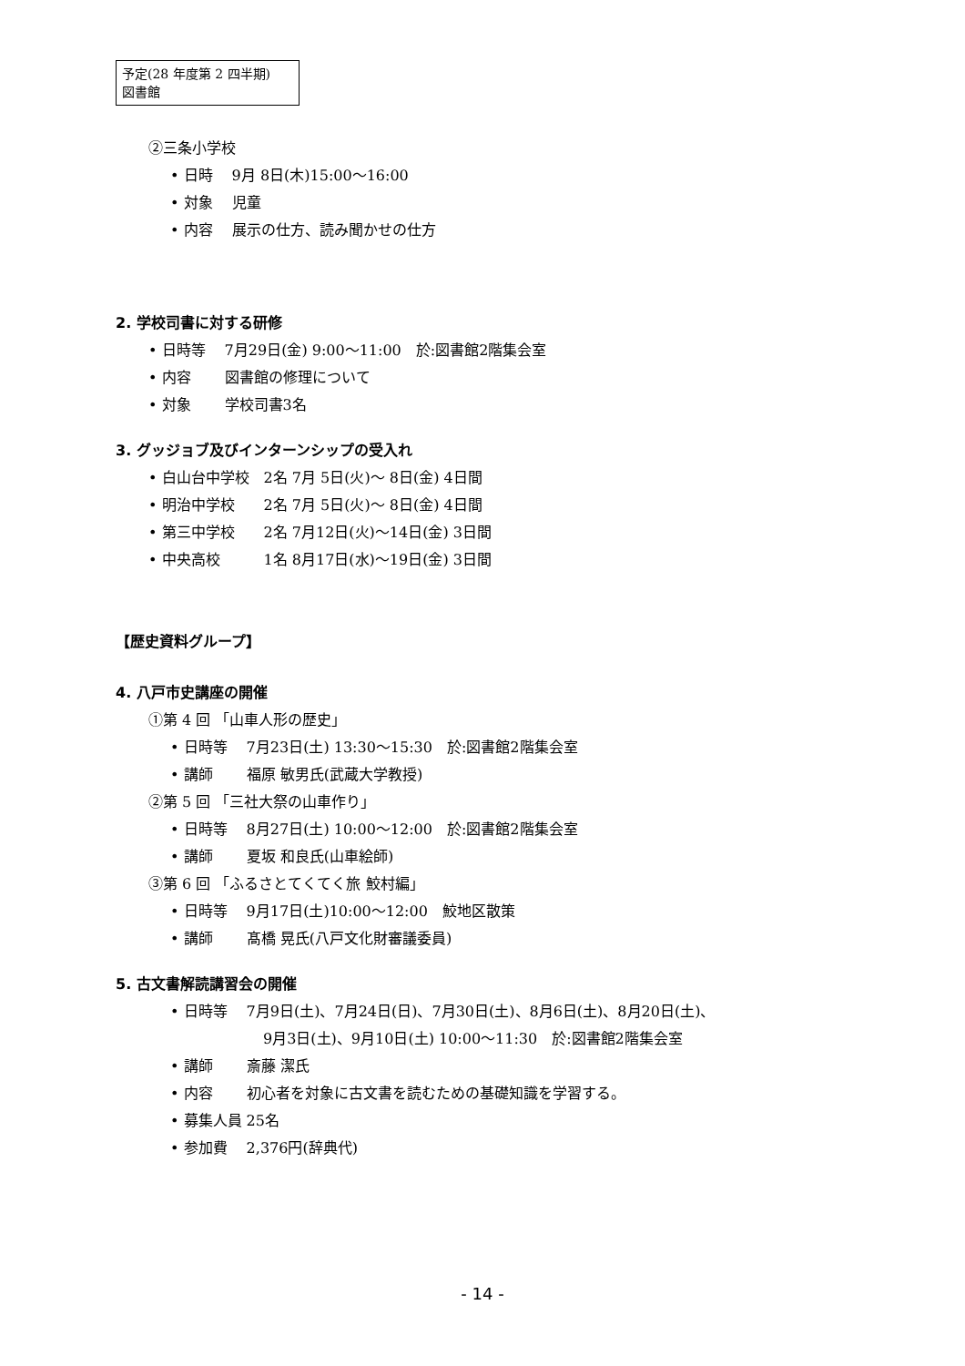予定(28 年度第 2 四半期)
図書館
②三条小学校
• 日時　 9月 8日(木)15:00～16:00
• 対象　 児童
• 内容　 展示の仕方、読み聞かせの仕方
2. 学校司書に対する研修
• 日時等　 7月29日(金) 9:00～11:00　於:図書館2階集会室
• 内容　　 図書館の修理について
• 対象　　 学校司書3名
3. グッジョブ及びインターンシップの受入れ
• 白山台中学校　2名 7月 5日(火)～ 8日(金) 4日間
• 明治中学校　　2名 7月 5日(火)～ 8日(金) 4日間
• 第三中学校　　2名 7月12日(火)～14日(金) 3日間
• 中央高校　　　1名 8月17日(水)～19日(金) 3日間
【歴史資料グループ】
4. 八戸市史講座の開催
①第 4 回 「山車人形の歴史」
• 日時等　 7月23日(土) 13:30～15:30　於:図書館2階集会室
• 講師　　 福原 敏男氏(武蔵大学教授)
②第 5 回 「三社大祭の山車作り」
• 日時等　 8月27日(土) 10:00～12:00　於:図書館2階集会室
• 講師　　 夏坂 和良氏(山車絵師)
③第 6 回 「ふるさとてくてく旅 鮫村編」
• 日時等　 9月17日(土)10:00～12:00　鮫地区散策
• 講師　　 髙橋 晃氏(八戸文化財審議委員)
5. 古文書解読講習会の開催
• 日時等　 7月9日(土)、7月24日(日)、7月30日(土)、8月6日(土)、8月20日(土)、
9月3日(土)、9月10日(土) 10:00～11:30　於:図書館2階集会室
• 講師　　 斎藤 潔氏
• 内容　　 初心者を対象に古文書を読むための基礎知識を学習する。
• 募集人員 25名
• 参加費　 2,376円(辞典代)
- 14 -